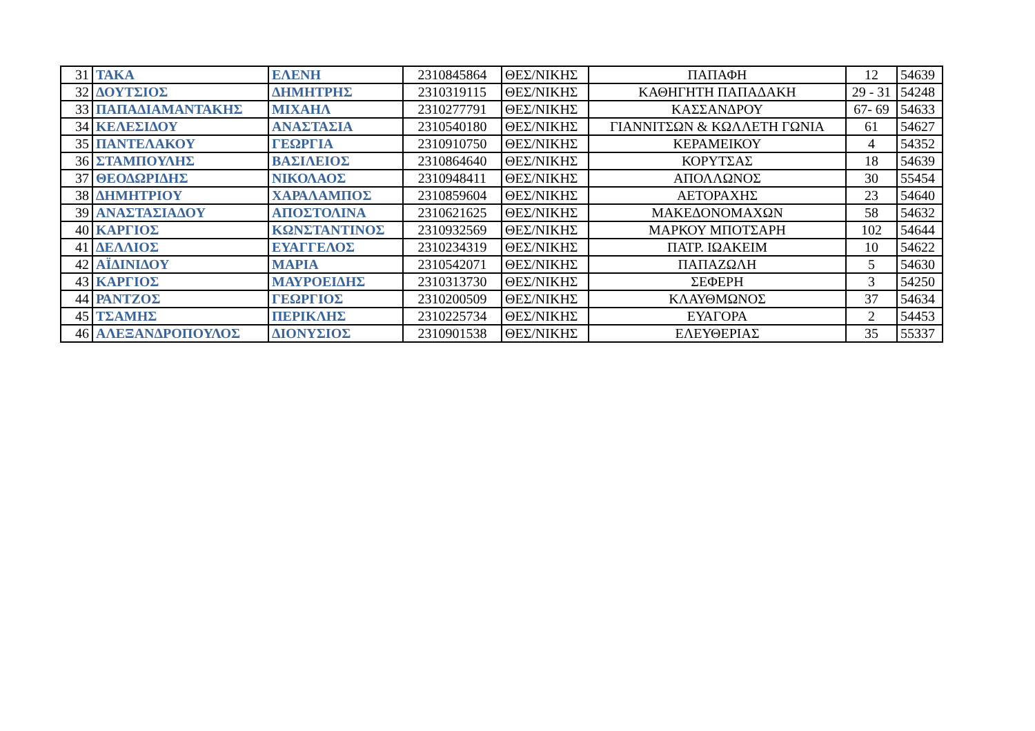| 31 | ΤΑΚΑ | ΕΛΕΝΗ | 2310845864 | ΘΕΣ/ΝΙΚΗΣ | ΠΑΠΑΦΗ | 12 | 54639 |
| 32 | ΔΟΥΤΣΙΟΣ | ΔΗΜΗΤΡΗΣ | 2310319115 | ΘΕΣ/ΝΙΚΗΣ | ΚΑΘΗΓΗΤΗ ΠΑΠΑΔΑΚΗ | 29 - 31 | 54248 |
| 33 | ΠΑΠΑΔΙΑΜΑΝΤΑΚΗΣ | ΜΙΧΑΗΛ | 2310277791 | ΘΕΣ/ΝΙΚΗΣ | ΚΑΣΣΑΝΔΡΟΥ | 67- 69 | 54633 |
| 34 | ΚΕΛΕΣΙΔΟΥ | ΑΝΑΣΤΑΣΙΑ | 2310540180 | ΘΕΣ/ΝΙΚΗΣ | ΓΙΑΝΝΙΤΣΩΝ & ΚΩΛΛΕΤΗ ΓΩΝΙΑ | 61 | 54627 |
| 35 | ΠΑΝΤΕΛΑΚΟΥ | ΓΕΩΡΓΙΑ | 2310910750 | ΘΕΣ/ΝΙΚΗΣ | ΚΕΡΑΜΕΙΚΟΥ | 4 | 54352 |
| 36 | ΣΤΑΜΠΟΥΛΗΣ | ΒΑΣΙΛΕΙΟΣ | 2310864640 | ΘΕΣ/ΝΙΚΗΣ | ΚΟΡΥΤΣΑΣ | 18 | 54639 |
| 37 | ΘΕΟΔΩΡΙΔΗΣ | ΝΙΚΟΛΑΟΣ | 2310948411 | ΘΕΣ/ΝΙΚΗΣ | ΑΠΟΛΛΩΝΟΣ | 30 | 55454 |
| 38 | ΔΗΜΗΤΡΙΟΥ | ΧΑΡΑΛΑΜΠΟΣ | 2310859604 | ΘΕΣ/ΝΙΚΗΣ | ΑΕΤΟΡΑΧΗΣ | 23 | 54640 |
| 39 | ΑΝΑΣΤΑΣΙΑΔΟΥ | ΑΠΟΣΤΟΛΙΝΑ | 2310621625 | ΘΕΣ/ΝΙΚΗΣ | ΜΑΚΕΔΟΝΟΜΑΧΩΝ | 58 | 54632 |
| 40 | ΚΑΡΓΙΟΣ | ΚΩΝΣΤΑΝΤΙΝΟΣ | 2310932569 | ΘΕΣ/ΝΙΚΗΣ | ΜΑΡΚΟΥ ΜΠΟΤΣΑΡΗ | 102 | 54644 |
| 41 | ΔΕΛΛΙΟΣ | ΕΥΑΓΓΕΛΟΣ | 2310234319 | ΘΕΣ/ΝΙΚΗΣ | ΠΑΤΡ. ΙΩΑΚΕΙΜ | 10 | 54622 |
| 42 | ΑΪΔΙΝΙΔΟΥ | ΜΑΡΙΑ | 2310542071 | ΘΕΣ/ΝΙΚΗΣ | ΠΑΠΑΖΩΛΗ | 5 | 54630 |
| 43 | ΚΑΡΓΙΟΣ | ΜΑΥΡΟΕΙΔΗΣ | 2310313730 | ΘΕΣ/ΝΙΚΗΣ | ΣΕΦΕΡΗ | 3 | 54250 |
| 44 | ΡΑΝΤΖΟΣ | ΓΕΩΡΓΙΟΣ | 2310200509 | ΘΕΣ/ΝΙΚΗΣ | ΚΛΑΥΘΜΩΝΟΣ | 37 | 54634 |
| 45 | ΤΣΑΜΗΣ | ΠΕΡΙΚΛΗΣ | 2310225734 | ΘΕΣ/ΝΙΚΗΣ | ΕΥΑΓΟΡΑ | 2 | 54453 |
| 46 | ΑΛΕΞΑΝΔΡΟΠΟΥΛΟΣ | ΔΙΟΝΥΣΙΟΣ | 2310901538 | ΘΕΣ/ΝΙΚΗΣ | ΕΛΕΥΘΕΡΙΑΣ | 35 | 55337 |